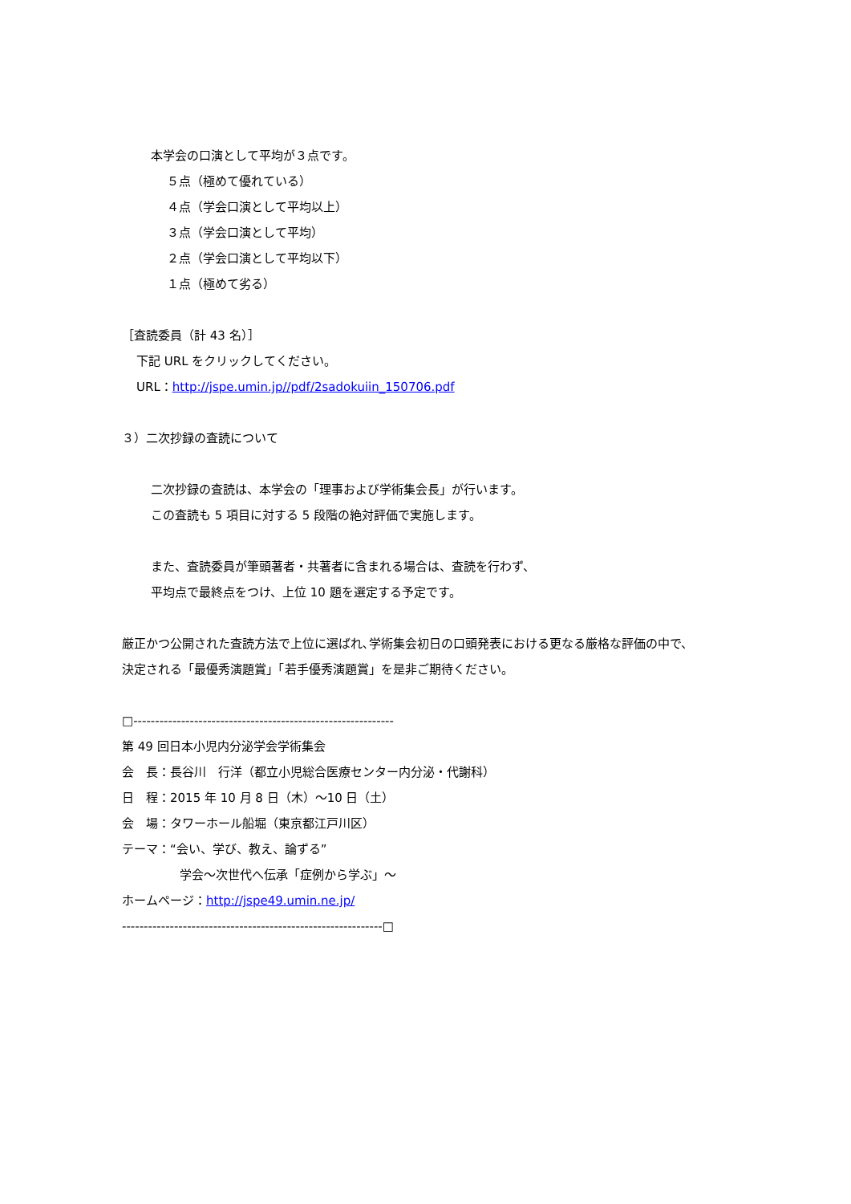本学会の口演として平均が３点です。
５点（極めて優れている）
４点（学会口演として平均以上）
３点（学会口演として平均）
２点（学会口演として平均以下）
１点（極めて劣る）
［査読委員（計 43 名）］
下記 URL をクリックしてください。
URL：http://jspe.umin.jp//pdf/2sadokuiin_150706.pdf
３）二次抄録の査読について
二次抄録の査読は、本学会の「理事および学術集会長」が行います。
この査読も 5 項目に対する 5 段階の絶対評価で実施します。
また、査読委員が筆頭著者・共著者に含まれる場合は、査読を行わず、
平均点で最終点をつけ、上位 10 題を選定する予定です。
厳正かつ公開された査読方法で上位に選ばれ､学術集会初日の口頭発表における更なる厳格な評価の中で、
決定される「最優秀演題賞」「若手優秀演題賞」を是非ご期待ください。
□------------------------------------------------------------
第 49 回日本小児内分泌学会学術集会
会　長：長谷川　行洋（都立小児総合医療センター内分泌・代謝科）
日　程：2015 年 10 月 8 日（木）～10 日（土）
会　場：タワーホール船堀（東京都江戸川区）
テーマ：“会い、学び、教え、論ずる”
学会～次世代へ伝承「症例から学ぶ」～
ホームページ：http://jspe49.umin.ne.jp/
------------------------------------------------------------□